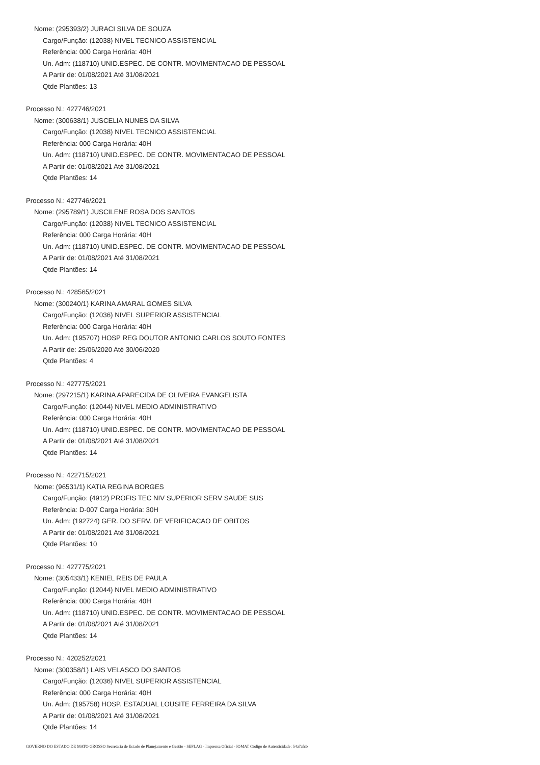Nome: (295393/2) JURACI SILVA DE SOUZA
Cargo/Função: (12038) NIVEL TECNICO ASSISTENCIAL
Referência: 000 Carga Horária: 40H
Un. Adm: (118710) UNID.ESPEC. DE CONTR. MOVIMENTACAO DE PESSOAL
A Partir de: 01/08/2021 Até 31/08/2021
Qtde Plantões: 13
Processo N.: 427746/2021
Nome: (300638/1) JUSCELIA NUNES DA SILVA
Cargo/Função: (12038) NIVEL TECNICO ASSISTENCIAL
Referência: 000 Carga Horária: 40H
Un. Adm: (118710) UNID.ESPEC. DE CONTR. MOVIMENTACAO DE PESSOAL
A Partir de: 01/08/2021 Até 31/08/2021
Qtde Plantões: 14
Processo N.: 427746/2021
Nome: (295789/1) JUSCILENE ROSA DOS SANTOS
Cargo/Função: (12038) NIVEL TECNICO ASSISTENCIAL
Referência: 000 Carga Horária: 40H
Un. Adm: (118710) UNID.ESPEC. DE CONTR. MOVIMENTACAO DE PESSOAL
A Partir de: 01/08/2021 Até 31/08/2021
Qtde Plantões: 14
Processo N.: 428565/2021
Nome: (300240/1) KARINA AMARAL GOMES SILVA
Cargo/Função: (12036) NIVEL SUPERIOR ASSISTENCIAL
Referência: 000 Carga Horária: 40H
Un. Adm: (195707) HOSP REG DOUTOR ANTONIO CARLOS SOUTO FONTES
A Partir de: 25/06/2020 Até 30/06/2020
Qtde Plantões: 4
Processo N.: 427775/2021
Nome: (297215/1) KARINA APARECIDA DE OLIVEIRA EVANGELISTA
Cargo/Função: (12044) NIVEL MEDIO ADMINISTRATIVO
Referência: 000 Carga Horária: 40H
Un. Adm: (118710) UNID.ESPEC. DE CONTR. MOVIMENTACAO DE PESSOAL
A Partir de: 01/08/2021 Até 31/08/2021
Qtde Plantões: 14
Processo N.: 422715/2021
Nome: (96531/1) KATIA REGINA BORGES
Cargo/Função: (4912) PROFIS TEC NIV SUPERIOR SERV SAUDE SUS
Referência: D-007 Carga Horária: 30H
Un. Adm: (192724) GER. DO SERV. DE VERIFICACAO DE OBITOS
A Partir de: 01/08/2021 Até 31/08/2021
Qtde Plantões: 10
Processo N.: 427775/2021
Nome: (305433/1) KENIEL REIS DE PAULA
Cargo/Função: (12044) NIVEL MEDIO ADMINISTRATIVO
Referência: 000 Carga Horária: 40H
Un. Adm: (118710) UNID.ESPEC. DE CONTR. MOVIMENTACAO DE PESSOAL
A Partir de: 01/08/2021 Até 31/08/2021
Qtde Plantões: 14
Processo N.: 420252/2021
Nome: (300358/1) LAIS VELASCO DO SANTOS
Cargo/Função: (12036) NIVEL SUPERIOR ASSISTENCIAL
Referência: 000 Carga Horária: 40H
Un. Adm: (195758) HOSP. ESTADUAL LOUSITE FERREIRA DA SILVA
A Partir de: 01/08/2021 Até 31/08/2021
Qtde Plantões: 14
GOVERNO DO ESTADO DE MATO GROSSO Secretaria de Estado de Planejamento e Gestão - SEPLAG - Imprensa Oficial - IOMAT Código de Autenticidade: 54a7afcb